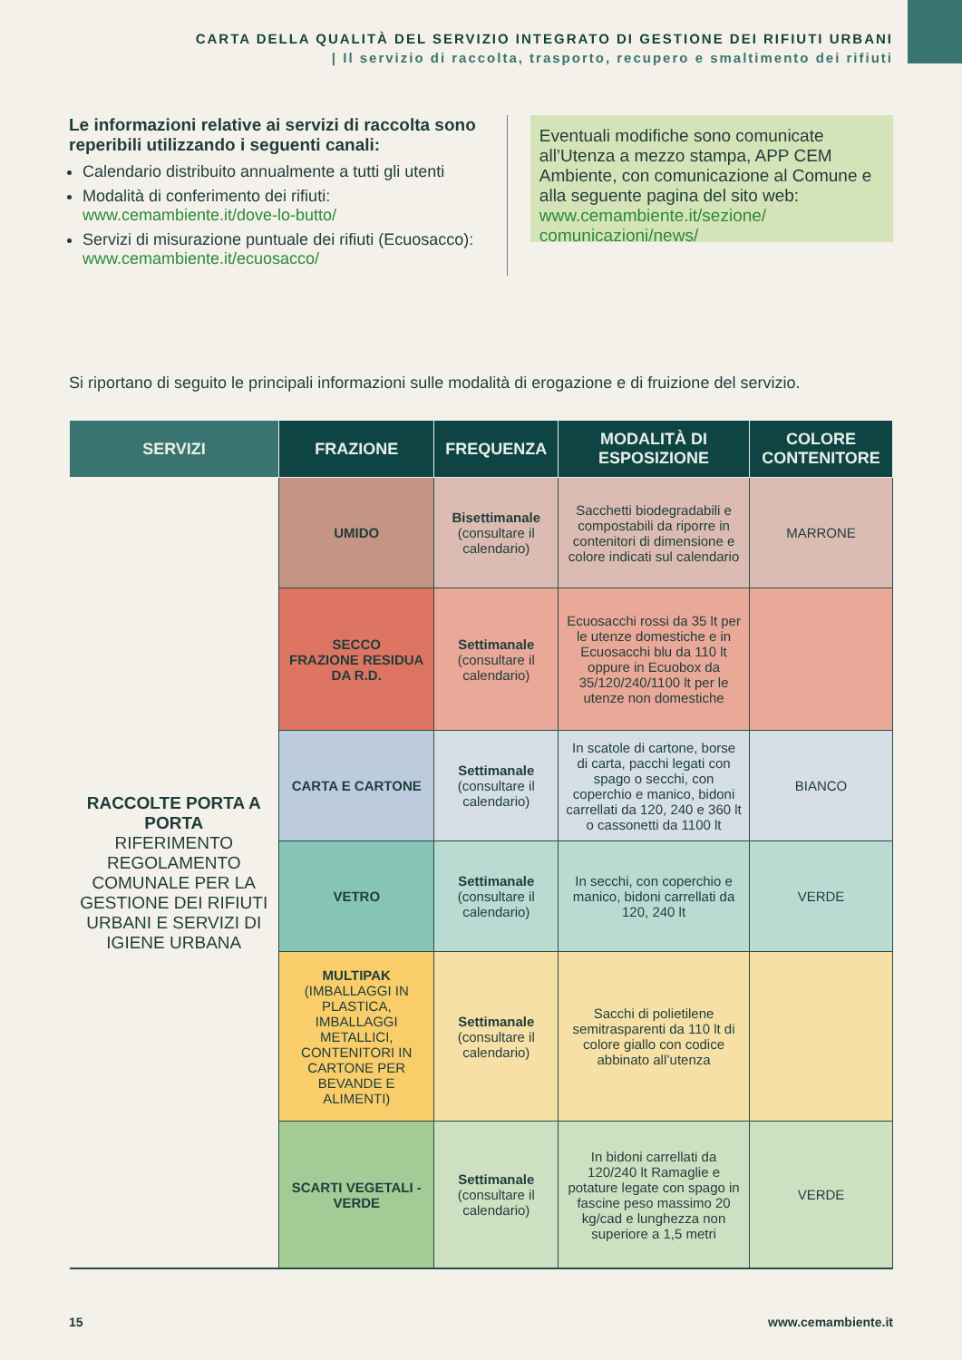CARTA DELLA QUALITÀ DEL SERVIZIO INTEGRATO DI GESTIONE DEI RIFIUTI URBANI
| Il servizio di raccolta, trasporto, recupero e smaltimento dei rifiuti
Le informazioni relative ai servizi di raccolta sono reperibili utilizzando i seguenti canali:
Calendario distribuito annualmente a tutti gli utenti
Modalità di conferimento dei rifiuti: www.cemambiente.it/dove-lo-butto/
Servizi di misurazione puntuale dei rifiuti (Ecuosacco): www.cemambiente.it/ecuosacco/
Eventuali modifiche sono comunicate all’Utenza a mezzo stampa, APP CEM Ambiente, con comunicazione al Comune e alla seguente pagina del sito web: www.cemambiente.it/sezione/ comunicazioni/news/
Si riportano di seguito le principali informazioni sulle modalità di erogazione e di fruizione del servizio.
| SERVIZI | FRAZIONE | FREQUENZA | MODALITÀ DI ESPOSIZIONE | COLORE CONTENITORE |
| --- | --- | --- | --- | --- |
| RACCOLTE PORTA A PORTA RIFERIMENTO REGOLAMENTO COMUNALE PER LA GESTIONE DEI RIFIUTI URBANI E SERVIZI DI IGIENE URBANA | UMIDO | Bisettimanale (consultare il calendario) | Sacchetti biodegradabili e compostabili da riporre in contenitori di dimensione e colore indicati sul calendario | MARRONE |
| | SECCO FRAZIONE RESIDUA DA R.D. | Settimanale (consultare il calendario) | Ecuosacchi rossi da 35 lt per le utenze domestiche e in Ecuosacchi blu da 110 lt oppure in Ecuobox da 35/120/240/1100 lt per le utenze non domestiche | |
| | CARTA E CARTONE | Settimanale (consultare il calendario) | In scatole di cartone, borse di carta, pacchi legati con spago o secchi, con coperchio e manico, bidoni carrellati da 120, 240 e 360 lt o cassonetti da 1100 lt | BIANCO |
| | VETRO | Settimanale (consultare il calendario) | In secchi, con coperchio e manico, bidoni carrellati da 120, 240 lt | VERDE |
| | MULTIPAK (IMBALLAGGI IN PLASTICA, IMBALLAGGI METALLICI, CONTENITORI IN CARTONE PER BEVANDE E ALIMENTI) | Settimanale (consultare il calendario) | Sacchi di polietilene semitrasparenti da 110 lt di colore giallo con codice abbinato all’utenza | |
| | SCARTI VEGETALI - VERDE | Settimanale (consultare il calendario) | In bidoni carrellati da 120/240 lt Ramaglie e potature legate con spago in fascine peso massimo 20 kg/cad e lunghezza non superiore a 1,5 metri | VERDE |
15 www.cemambiente.it